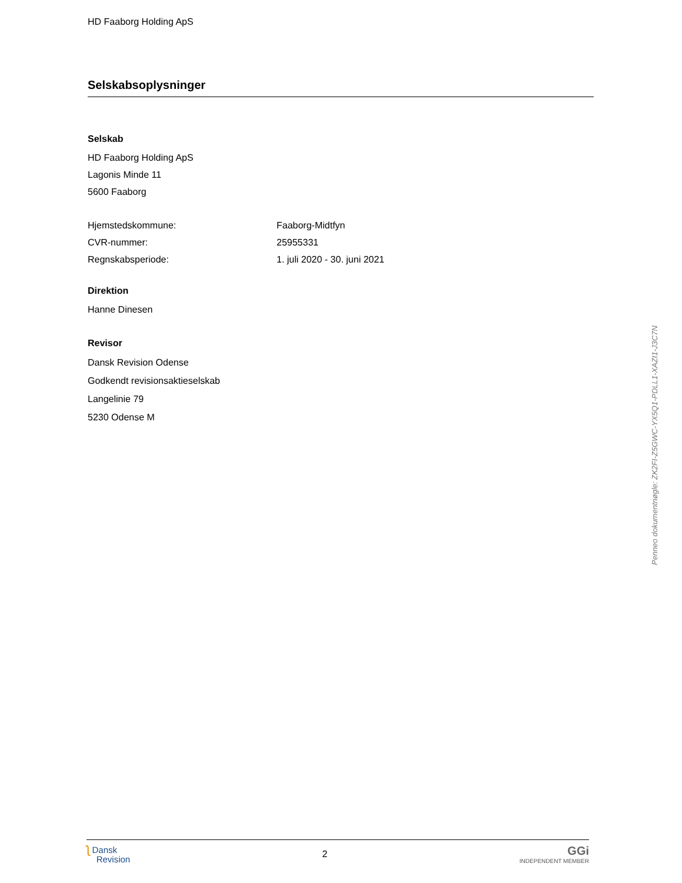HD Faaborg Holding ApS
Selskabsoplysninger
Selskab
HD Faaborg Holding ApS
Lagonis Minde 11
5600 Faaborg
Hjemstedskommune: Faaborg-Midtfyn
CVR-nummer: 25955331
Regnskabsperiode: 1. juli 2020 - 30. juni 2021
Direktion
Hanne Dinesen
Revisor
Dansk Revision Odense
Godkendt revisionsaktieselskab
Langelinie 79
5230 Odense M
Penneo dokumentnøgle: ZK2FI-Z5GWC-YX5Q1-PDLL1-XAZI1-J3C7N
ʅ Dansk
Revision
2
GGi
INDEPENDENT MEMBER